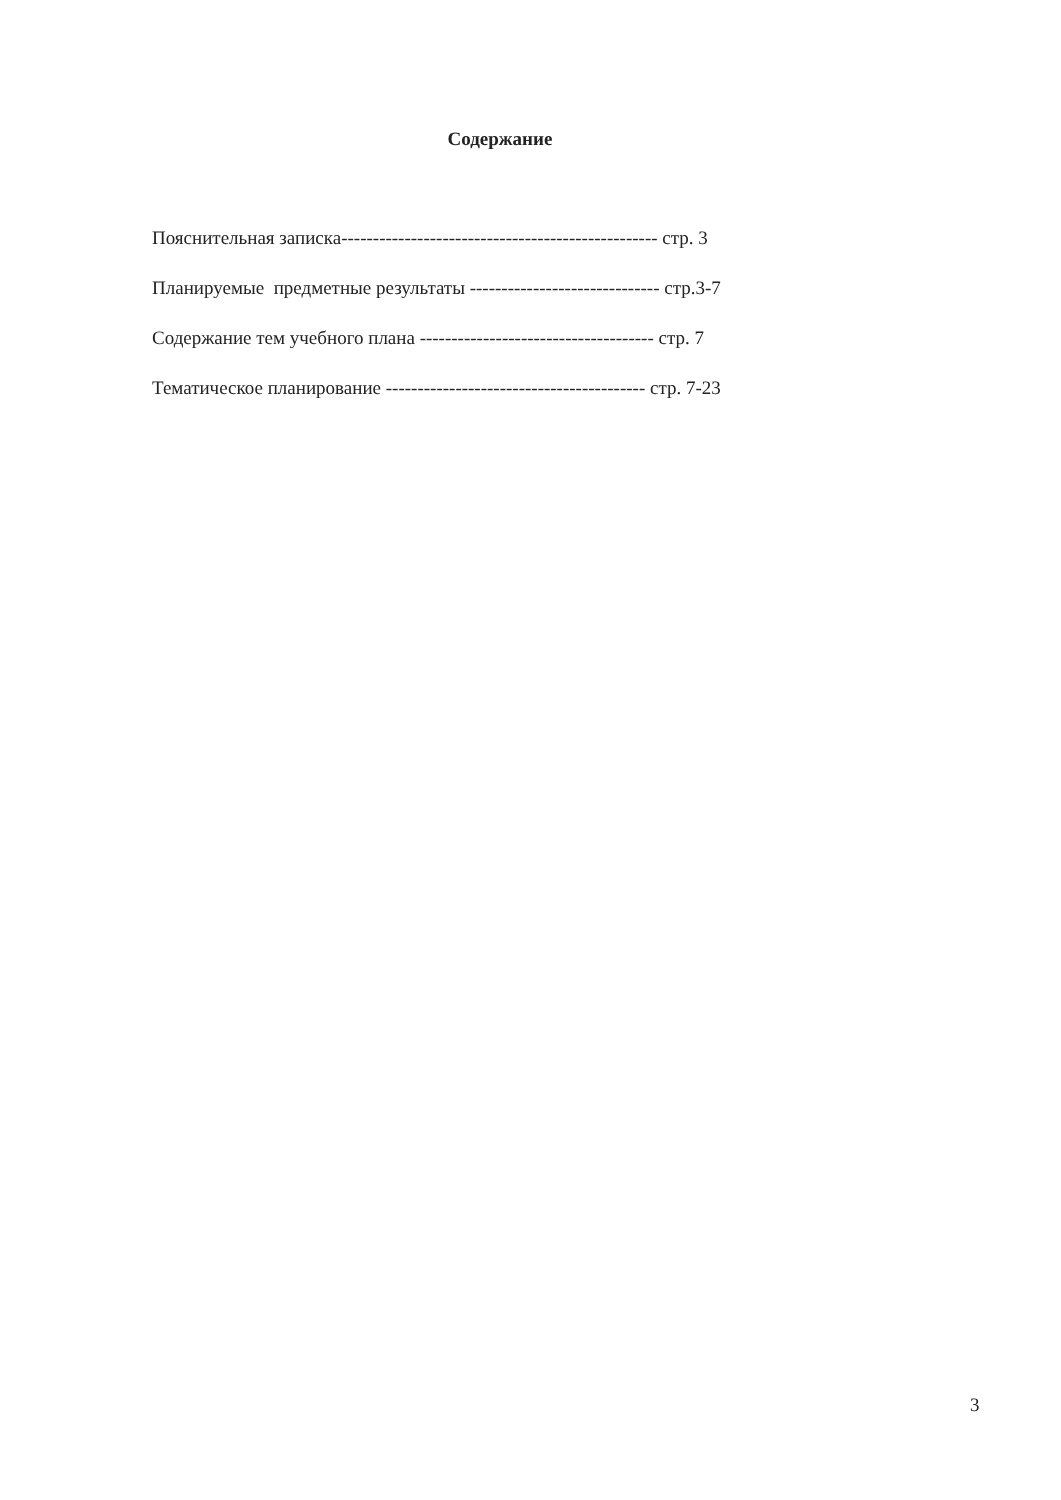Содержание
Пояснительная записка-------------------------------------------------- стр. 3
Планируемые предметные результаты ------------------------------ стр.3-7
Содержание тем учебного плана ------------------------------------- стр. 7
Тематическое планирование ----------------------------------------- стр. 7-23
3